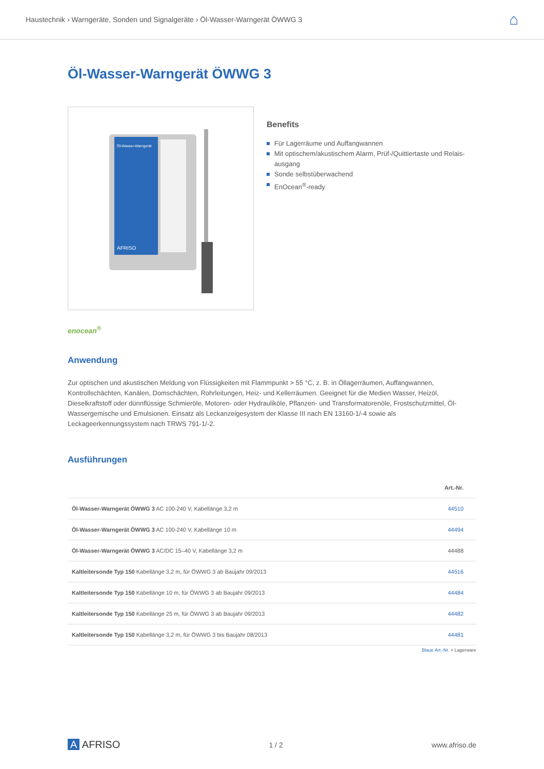Haustechnik › Warngeräte, Sonden und Signalgeräte › Öl-Wasser-Warngerät ÖWWG 3
⌂
Öl-Wasser-Warngerät ÖWWG 3
Öl-Wasser-Warngerät
AFRISO
Benefits
Für Lagerräume und Auffangwannen
Mit optischem/akustischem Alarm, Prüf-/Quittiertaste und Relais-ausgang
Sonde selbstüberwachend
EnOcean<sup>®</sup>-ready
enocean<sup>®</sup>
Anwendung
Zur optischen und akustischen Meldung von Flüssigkeiten mit Flammpunkt > 55 °C, z. B. in Öllagerräumen, Auffangwannen, Kontrollschächten, Kanälen, Domschächten, Rohrleitungen, Heiz- und Kellerräumen. Geeignet für die Medien Wasser, Heizöl, Dieselkraftstoff oder dünnflüssige Schmieröle, Motoren- oder Hydrauliköle, Pflanzen- und Transformatorenöle, Frostschutzmittel, Öl-Wassergemische und Emulsionen. Einsatz als Leckanzeigesystem der Klasse III nach EN 13160-1/-4 sowie als Leckageerkennungssystem nach TRWS 791-1/-2.
Ausführungen
| | Art.-Nr. |
| --- | --- |
| Öl-Wasser-Warngerät ÖWWG 3 AC 100-240 V, Kabellänge 3,2 m | 44510 |
| Öl-Wasser-Warngerät ÖWWG 3 AC 100-240 V, Kabellänge 10 m | 44494 |
| Öl-Wasser-Warngerät ÖWWG 3 AC/DC 15–40 V, Kabellänge 3,2 m | 44488 |
| Kaltleitersonde Typ 150 Kabellänge 3,2 m, für ÖWWG 3 ab Baujahr 09/2013 | 44516 |
| Kaltleitersonde Typ 150 Kabellänge 10 m, für ÖWWG 3 ab Baujahr 09/2013 | 44484 |
| Kaltleitersonde Typ 150 Kabellänge 25 m, für ÖWWG 3 ab Baujahr 09/2013 | 44482 |
| Kaltleitersonde Typ 150 Kabellänge 3,2 m, für ÖWWG 3 bis Baujahr 08/2013 | 44481 |
Blaue Art.-Nr. = Lagerware
A AFRISO
1 / 2 www.afriso.de